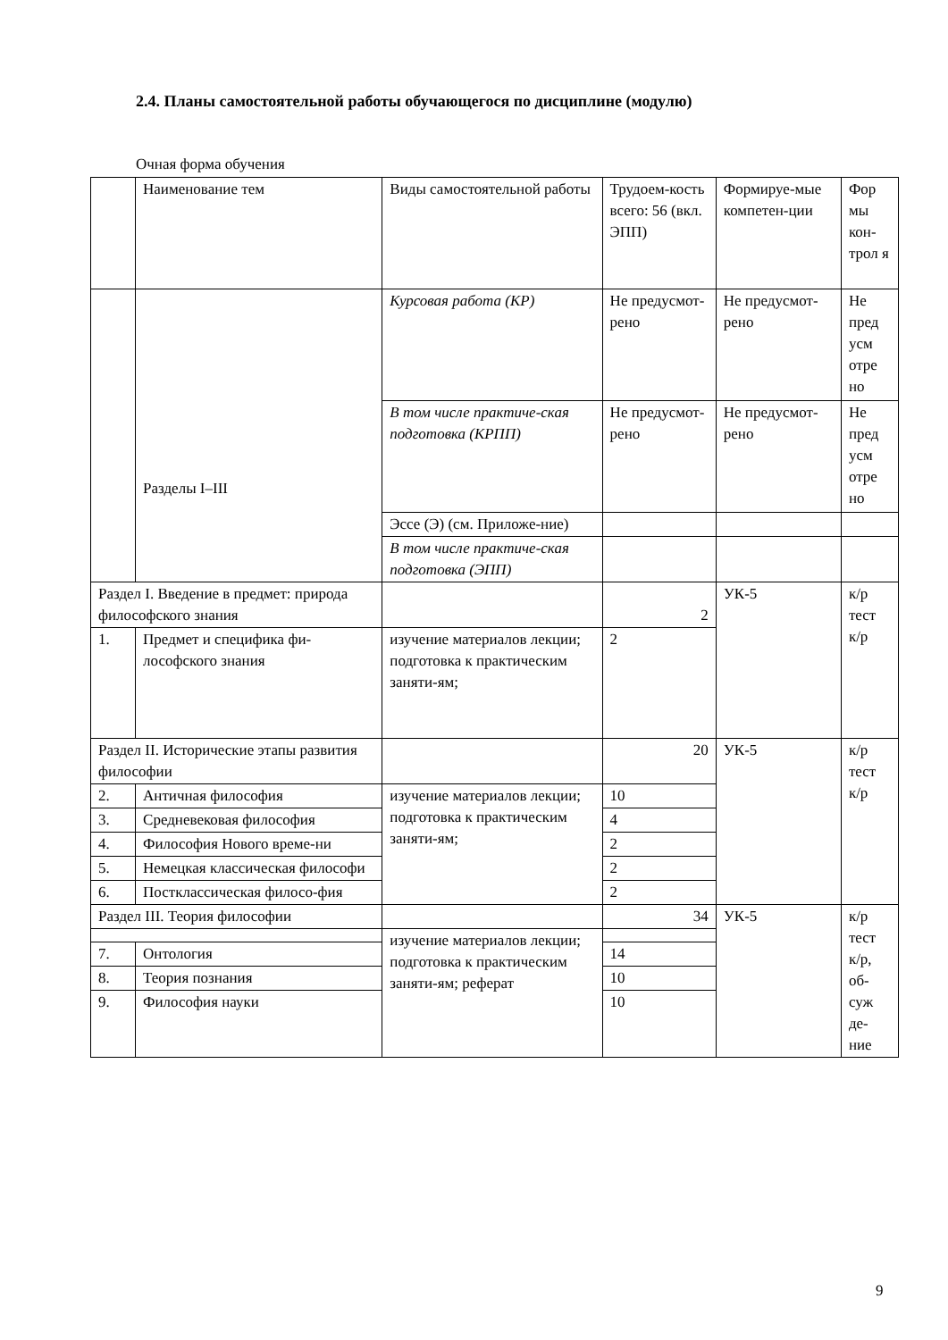2.4. Планы самостоятельной работы обучающегося по дисциплине (модулю)
Очная форма обучения
| | Наименование тем | Виды самостоятельной работы | Трудоем-кость всего: 56 (вкл. ЭПП) | Формируе-мые компетен-ции | Фор мы кон-трол я |
| | Разделы I–III | Курсовая работа (КР) | Не предусмот-рено | Не предусмот-рено | Не пред усм отре но |
| | | В том числе практиче-ская подготовка (КРПП) | Не предусмот-рено | Не предусмот-рено | Не пред усм отре но |
| | | Эссе (Э) (см. Приложе-ние) | | | |
| | | В том числе практиче-ская подготовка (ЭПП) | | | |
| Раздел I. Введение в предмет: природа философского знания | | | 2 | УК-5 | к/р тест к/р |
| 1. | Предмет и специфика фи-лософского знания | изучение материалов лекции; подготовка к практическим заняти-ям; | 2 | | |
| Раздел II. Исторические этапы развития философии | | | 20 | УК-5 | к/р тест к/р |
| 2. | Античная философия | изучение материалов лекции; подготовка к практическим заняти-ям; | 10 | | |
| 3. | Средневековая философия | | 4 | | |
| 4. | Философия Нового време-ни | | 2 | | |
| 5. | Немецкая классическая философи | | 2 | | |
| 6. | Постклассическая филосо-фия | | 2 | | |
| Раздел III. Теория философии | | | 34 | УК-5 | к/р тест к/р, об-суж де-ние |
| | | изучение материалов лекции; подготовка к практическим заняти-ям; реферат | | | |
| 7. | Онтология | | 14 | | |
| 8. | Теория познания | | 10 | | |
| 9. | Философия науки | | 10 | | |
9